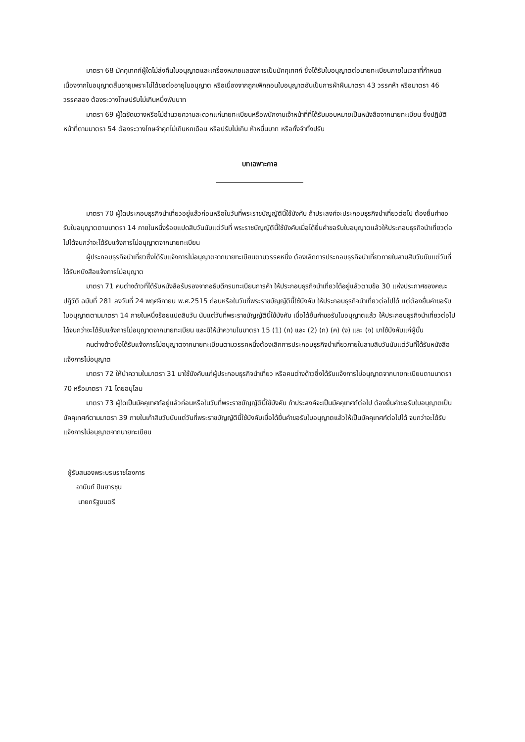มาตรา 68 มัคคุเทศก์ผู้ใดไม่ส่งคืนใบอนุญาตและเครื่องหมายแสดงการเป็นมัคคุเทศก์ ซึ่งได้รับใบอนุญาตต่อนายทะเบียนภายในเวลาที่กำหนดเนื่องจากใบอนุญาตสิ้นอายุเพราะไม่ได้ขอต่ออายุใบอนุญาต หรือเนื่องจากถูกเพิกถอนใบอนุญาตอันเป็นการฝ่าฝืนมาตรา 43 วรรคห้า หรือมาตรา 46 วรรคสอง ต้องระวางโทษปรับไม่เกินหนึ่งพันบาท
มาตรา 69 ผู้ใดขัดขวางหรือไม่อำนวยความสะดวกแก่นายทะเบียนหรือพนักงานเจ้าหน้าที่ที่ได้รับมอบหมายเป็นหนังสือจากนายทะเบียน ซึ่งปฏิบัติหน้าที่ตามมาตรา 54 ต้องระวางโทษจำคุกไม่เกินหกเดือน หรือปรับไม่เกิน ห้าหมื่นบาท หรือทั้งจำทั้งปรับ
บทเฉพาะกาล
มาตรา 70 ผู้ใดประกอบธุรกิจนำเที่ยวอยู่แล้วก่อนหรือในวันที่พระราชบัญญัตินี้ใช้บังคับ ถ้าประสงค์จะประกอบธุรกิจนำเที่ยวต่อไป ต้องยื่นคำขอรับใบอนุญาตตามมาตรา 14 ภายในหนึ่งร้อยแปดสิบวันนับแต่วันที่ พระราชบัญญัตินี้ใช้บังคับเมื่อได้ยื่นคำขอรับใบอนุญาตแล้วให้ประกอบธุรกิจนำเที่ยวต่อไปได้จนกว่าจะได้รับแจ้งการไม่อนุญาตจากนายทะเบียน
ผู้ประกอบธุรกิจนำเที่ยวซึ่งได้รับแจ้งการไม่อนุญาตจากนายทะเบียนตามวรรคหนึ่ง ต้องเลิกการประกอบธุรกิจนำเที่ยวภายในสามสิบวันนับแต่วันที่ได้รับหนังสือแจ้งการไม่อนุญาต
มาตรา 71 คนต่างด้าวที่ได้รับหนังสือรับรองจากอธิบดีกรมทะเบียนการค้า ให้ประกอบธุรกิจนำเที่ยวได้อยู่แล้วตามข้อ 30 แห่งประกาศของคณะปฏิวัติ ฉบับที่ 281 ลงวันที่ 24 พฤศจิกายน พ.ศ.2515 ก่อนหรือในวันที่พระราชบัญญัตินี้ใช้บังคับ ให้ประกอบธุรกิจนำเที่ยวต่อไปได้ แต่ต้องยื่นคำขอรับใบอนุญาตตามมาตรา 14 ภายในหนึ่งร้อยแปดสิบวัน นับแต่วันที่พระราชบัญญัตินี้ใช้บังคับ เมื่อได้ยื่นคำขอรับใบอนุญาตแล้ว ให้ประกอบธุรกิจนำเที่ยวต่อไปได้จนกว่าจะได้รับแจ้งการไม่อนุญาตจากนายทะเบียน และมิให้นำความในมาตรา 15 (1) (ก) และ (2) (ก) (ค) (ง) และ (จ) มาใช้บังคับแก่ผู้นั้น
คนต่างด้าวซึ่งได้รับแจ้งการไม่อนุญาตจากนายทะเบียนตามวรรคหนึ่งต้องเลิกการประกอบธุรกิจนำเที่ยวภายในสามสิบวันนับแต่วันที่ได้รับหนังสือแจ้งการไม่อนุญาต
มาตรา 72 ให้นำความในมาตรา 31 มาใช้บังคับแก่ผู้ประกอบธุรกิจนำเที่ยว หรือคนต่างด้าวซึ่งได้รับแจ้งการไม่อนุญาตจากนายทะเบียนตามมาตรา 70 หรือมาตรา 71 โดยอนุโลม
มาตรา 73 ผู้ใดเป็นมัคคุเทศก์อยู่แล้วก่อนหรือในวันที่พระราชบัญญัตินี้ใช้บังคับ ถ้าประสงค์จะเป็นมัคคุเทศก์ต่อไป ต้องยื่นคำขอรับใบอนุญาตเป็นมัคคุเทศก์ตามมาตรา 39 ภายในเก้าสิบวันนับแต่วันที่พระราชบัญญัตินี้ใช้บังคับเมื่อได้ยื่นคำขอรับใบอนุญาตแล้วให้เป็นมัคคุเทศก์ต่อไปได้ จนกว่าจะได้รับแจ้งการไม่อนุญาตจากนายทะเบียน
ผู้รับสนองพระบรมราชโองการ
อานันท์ ปันยารชุน
นายกรัฐมนตรี